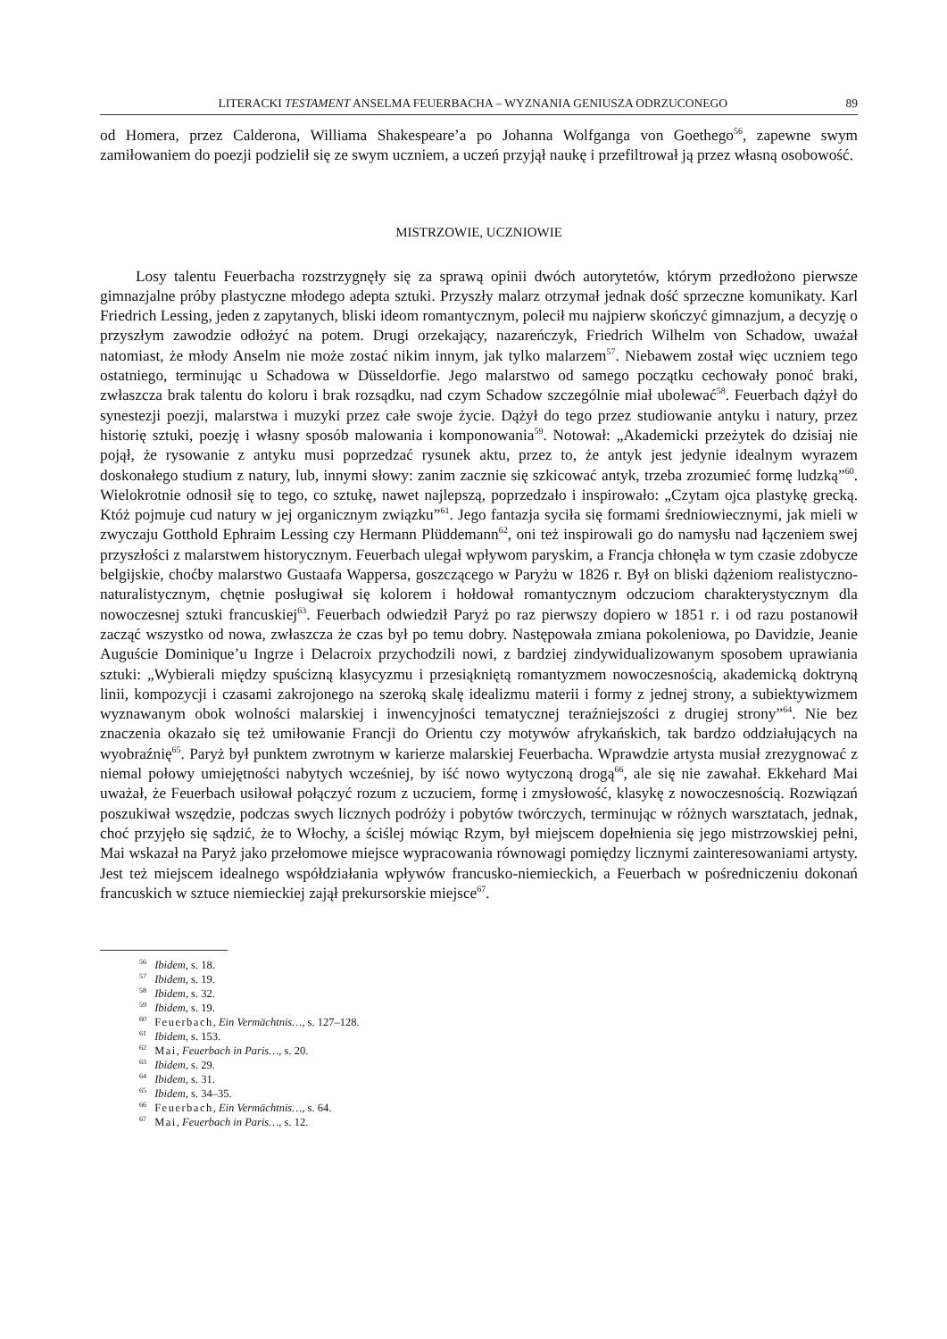LITERACKI TESTAMENT ANSELMA FEUERBACHA – WYZNANIA GENIUSZA ODRZUCONEGO 89
od Homera, przez Calderona, Williama Shakespeare’a po Johanna Wolfganga von Goethego<sup>56</sup>, zapewne swym zamiłowaniem do poezji podzielił się ze swym uczniem, a uczeń przyjął naukę i przefiltrował ją przez własną osobowość.
MISTRZOWIE, UCZNIOWIE
Losy talentu Feuerbacha rozstrzygnęły się za sprawą opinii dwóch autorytetów, którym przedłożono pierwsze gimnazjalne próby plastyczne młodego adepta sztuki. Przyszły malarz otrzymał jednak dość sprzeczne komunikaty. Karl Friedrich Lessing, jeden z zapytanych, bliski ideom romantycznym, polecił mu najpierw skończyć gimnazjum, a decyzję o przyszłym zawodzie odłożyć na potem. Drugi orzekający, nazareńczyk, Friedrich Wilhelm von Schadow, uważał natomiast, że młody Anselm nie może zostać nikim innym, jak tylko malarzem<sup>57</sup>. Niebawem został więc uczniem tego ostatniego, terminując u Schadowa w Düsseldorfie. Jego malarstwo od samego początku cechowały ponoć braki, zwłaszcza brak talentu do koloru i brak rozsądku, nad czym Schadow szczególnie miał ubolewać<sup>58</sup>. Feuerbach dążył do synestezji poezji, malarstwa i muzyki przez całe swoje życie. Dążył do tego przez studiowanie antyku i natury, przez historię sztuki, poezję i własny sposób malowania i komponowania<sup>59</sup>. Notował: „Akademicki przeżytek do dzisiaj nie pojął, że rysowanie z antyku musi poprzedzać rysunek aktu, przez to, że antyk jest jedynie idealnym wyrazem doskonałego studium z natury, lub, innymi słowy: zanim zacznie się szkicować antyk, trzeba zrozumieć formę ludzką”<sup>60</sup>. Wielokrotnie odnosił się to tego, co sztukę, nawet najlepszą, poprzedzało i inspirowało: „Czytam ojca plastykę grecką. Któż pojmuje cud natury w jej organicznym związku”<sup>61</sup>. Jego fantazja syciła się formami średniowiecznymi, jak mieli w zwyczaju Gotthold Ephraim Lessing czy Hermann Plüddemann<sup>62</sup>, oni też inspirowali go do namysłu nad łączeniem swej przyszłości z malarstwem historycznym. Feuerbach ulegał wpływom paryskim, a Francja chłonęła w tym czasie zdobycze belgijskie, choćby malarstwo Gustaafa Wappersa, goszczącego w Paryżu w 1826 r. Był on bliski dążeniom realistyczno-naturalistycznym, chętnie posługiwał się kolorem i hołdował romantycznym odczuciom charakterystycznym dla nowoczesnej sztuki francuskiej<sup>63</sup>. Feuerbach odwiedził Paryż po raz pierwszy dopiero w 1851 r. i od razu postanowił zacząć wszystko od nowa, zwłaszcza że czas był po temu dobry. Następowała zmiana pokoleniowa, po Davidzie, Jeanie Auguście Dominique’u Ingrze i Delacroix przychodzili nowi, z bardziej zindywidualizowanym sposobem uprawiania sztuki: „Wybierali między spuścizną klasycyzmu i przesiąkniętą romantyzmem nowoczesnością, akademicką doktryną linii, kompozycji i czasami zakrojonego na szeroką skalę idealizmu materii i formy z jednej strony, a subiektywizmem wyznawanym obok wolności malarskiej i inwencyjności tematycznej teraźniejszości z drugiej strony”<sup>64</sup>. Nie bez znaczenia okazało się też umiłowanie Francji do Orientu czy motywów afrykańskich, tak bardzo oddziałujących na wyobraźnię<sup>65</sup>. Paryż był punktem zwrotnym w karierze malarskiej Feuerbacha. Wprawdzie artysta musiał zrezygnować z niemal połowy umiejętności nabytych wcześniej, by iść nowo wytyczoną drogą<sup>66</sup>, ale się nie zawahał. Ekkehard Mai uważał, że Feuerbach usiłował połączyć rozum z uczuciem, formę i zmysłowość, klasykę z nowoczesnością. Rozwiązań poszukiwał wszędzie, podczas swych licznych podróży i pobytów twórczych, terminując w różnych warsztatach, jednak, choć przyjęło się sądzić, że to Włochy, a ściślej mówiąc Rzym, był miejscem dopełnienia się jego mistrzowskiej pełni, Mai wskazał na Paryż jako przełomowe miejsce wypracowania równowagi pomiędzy licznymi zainteresowaniami artysty. Jest też miejscem idealnego współdziałania wpływów francusko-niemieckich, a Feuerbach w pośredniczeniu dokonań francuskich w sztuce niemieckiej zajął prekursorskie miejsce<sup>67</sup>.
<sup>56</sup> Ibidem, s. 18.
<sup>57</sup> Ibidem, s. 19.
<sup>58</sup> Ibidem, s. 32.
<sup>59</sup> Ibidem, s. 19.
<sup>60</sup> Feuerbach, Ein Vermächtnis…, s. 127–128.
<sup>61</sup> Ibidem, s. 153.
<sup>62</sup> Mai, Feuerbach in Paris…, s. 20.
<sup>63</sup> Ibidem, s. 29.
<sup>64</sup> Ibidem, s. 31.
<sup>65</sup> Ibidem, s. 34–35.
<sup>66</sup> Feuerbach, Ein Vermächtnis…, s. 64.
<sup>67</sup> Mai, Feuerbach in Paris…, s. 12.